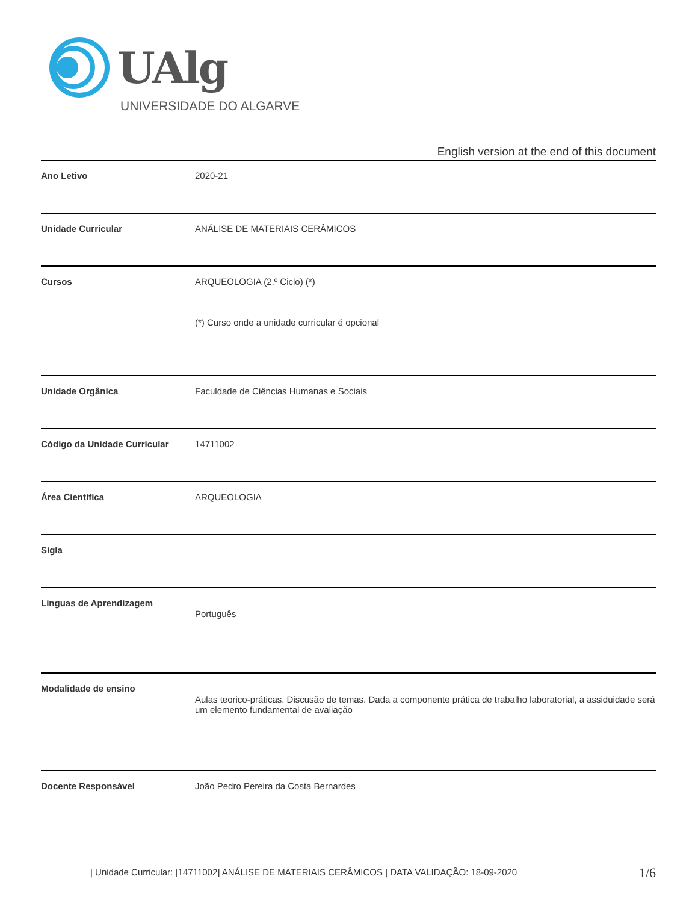UAlg
UNIVERSIDADE DO ALGARVE
English version at the end of this document
| Ano Letivo | 2020-21 |
| Unidade Curricular | ANÁLISE DE MATERIAIS CERÂMICOS |
| Cursos | ARQUEOLOGIA (2.º Ciclo) (*) (*) Curso onde a unidade curricular é opcional |
| Unidade Orgânica | Faculdade de Ciências Humanas e Sociais |
| Código da Unidade Curricular | 14711002 |
| Área Científica | ARQUEOLOGIA |
| Sigla | |
| Línguas de Aprendizagem | Português |
| Modalidade de ensino | Aulas teorico-práticas. Discusão de temas. Dada a componente prática de trabalho laboratorial, a assiduidade será um elemento fundamental de avaliação |
| Docente Responsável | João Pedro Pereira da Costa Bernardes |
| Unidade Curricular: [14711002] ANÁLISE DE MATERIAIS CERÂMICOS | DATA VALIDAÇÃO: 18-09-2020
1/6